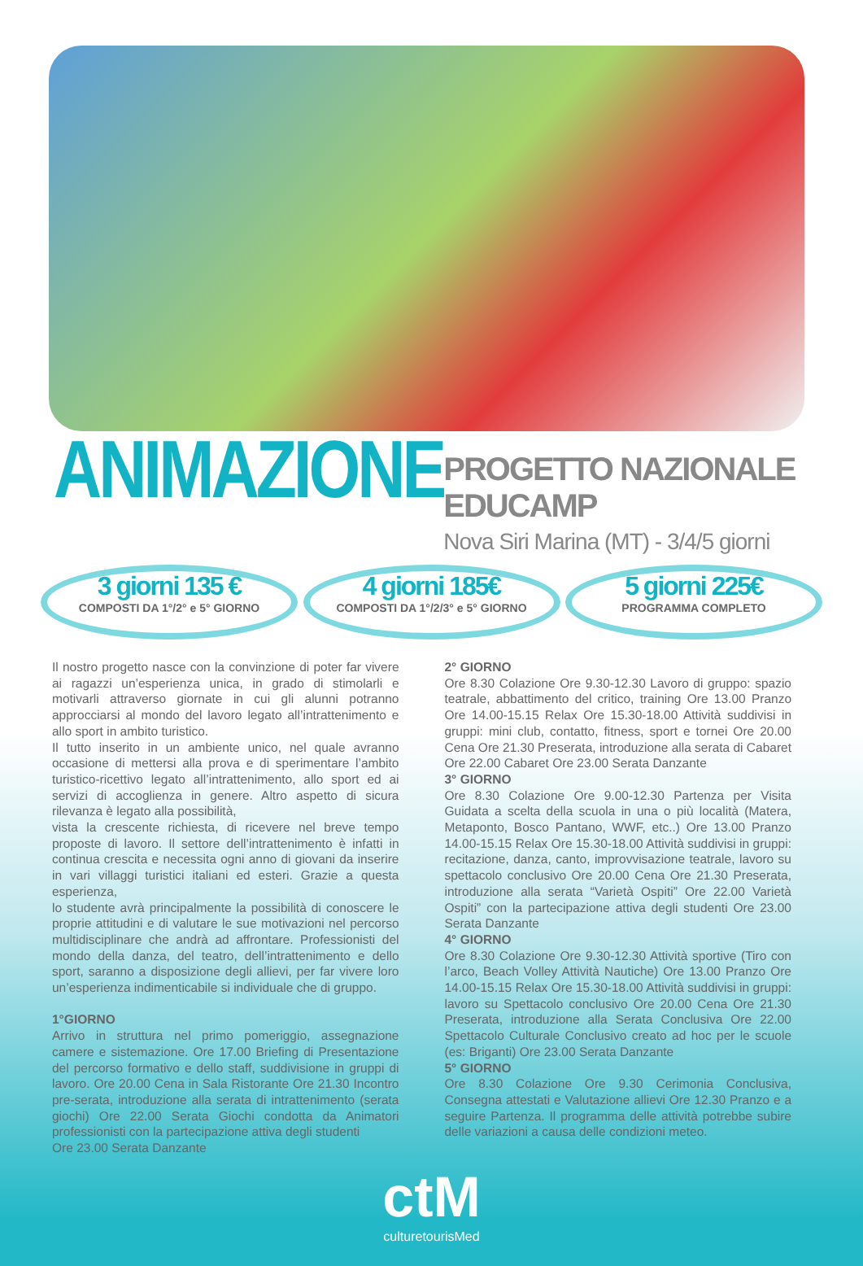ANIMAZIONE
PROGETTO NAZIONALE EDUCAMP
Nova Siri Marina (MT) - 3/4/5 giorni
3 giorni 135 €
COMPOSTI DA 1°/2° e 5° GIORNO
4 giorni 185€
COMPOSTI DA 1°/2/3° e 5° GIORNO
5 giorni 225€
PROGRAMMA COMPLETO
Il nostro progetto nasce con la convinzione di poter far vivere ai ragazzi un’esperienza unica, in grado di stimolarli e motivarli attraverso giornate in cui gli alunni potranno approcciarsi al mondo del lavoro legato all’intrattenimento e allo sport in ambito turistico.
Il tutto inserito in un ambiente unico, nel quale avranno occasione di mettersi alla prova e di sperimentare l’ambito turistico-ricettivo legato all’intrattenimento, allo sport ed ai servizi di accoglienza in genere. Altro aspetto di sicura rilevanza è legato alla possibilità,
vista la crescente richiesta, di ricevere nel breve tempo proposte di lavoro. Il settore dell’intrattenimento è infatti in continua crescita e necessita ogni anno di giovani da inserire in vari villaggi turistici italiani ed esteri. Grazie a questa esperienza,
lo studente avrà principalmente la possibilità di conoscere le proprie attitudini e di valutare le sue motivazioni nel percorso multidisciplinare che andrà ad affrontare. Professionisti del mondo della danza, del teatro, dell’intrattenimento e dello sport, saranno a disposizione degli allievi, per far vivere loro un’esperienza indimenticabile si individuale che di gruppo.
1°GIORNO
Arrivo in struttura nel primo pomeriggio, assegnazione camere e sistemazione. Ore 17.00 Briefing di Presentazione del percorso formativo e dello staff, suddivisione in gruppi di lavoro. Ore 20.00 Cena in Sala Ristorante Ore 21.30 Incontro pre-serata, introduzione alla serata di intrattenimento (serata giochi) Ore 22.00 Serata Giochi condotta da Animatori professionisti con la partecipazione attiva degli studenti
Ore 23.00 Serata Danzante
2° GIORNO
Ore 8.30 Colazione Ore 9.30-12.30 Lavoro di gruppo: spazio teatrale, abbattimento del critico, training Ore 13.00 Pranzo Ore 14.00-15.15 Relax Ore 15.30-18.00 Attività suddivisi in gruppi: mini club, contatto, fitness, sport e tornei Ore 20.00 Cena Ore 21.30 Preserata, introduzione alla serata di Cabaret Ore 22.00 Cabaret Ore 23.00 Serata Danzante
3° GIORNO
Ore 8.30 Colazione Ore 9.00-12.30 Partenza per Visita Guidata a scelta della scuola in una o più località (Matera, Metaponto, Bosco Pantano, WWF, etc..) Ore 13.00 Pranzo 14.00-15.15 Relax Ore 15.30-18.00 Attività suddivisi in gruppi: recitazione, danza, canto, improvvisazione teatrale, lavoro su spettacolo conclusivo Ore 20.00 Cena Ore 21.30 Preserata, introduzione alla serata “Varietà Ospiti” Ore 22.00 Varietà Ospiti” con la partecipazione attiva degli studenti Ore 23.00 Serata Danzante
4° GIORNO
Ore 8.30 Colazione Ore 9.30-12.30 Attività sportive (Tiro con l’arco, Beach Volley Attività Nautiche) Ore 13.00 Pranzo Ore 14.00-15.15 Relax Ore 15.30-18.00 Attività suddivisi in gruppi: lavoro su Spettacolo conclusivo Ore 20.00 Cena Ore 21.30 Preserata, introduzione alla Serata Conclusiva Ore 22.00 Spettacolo Culturale Conclusivo creato ad hoc per le scuole (es: Briganti) Ore 23.00 Serata Danzante
5° GIORNO
Ore 8.30 Colazione Ore 9.30 Cerimonia Conclusiva, Consegna attestati e Valutazione allievi Ore 12.30 Pranzo e a seguire Partenza. Il programma delle attività potrebbe subire delle variazioni a causa delle condizioni meteo.
ctM
culturetourisMed